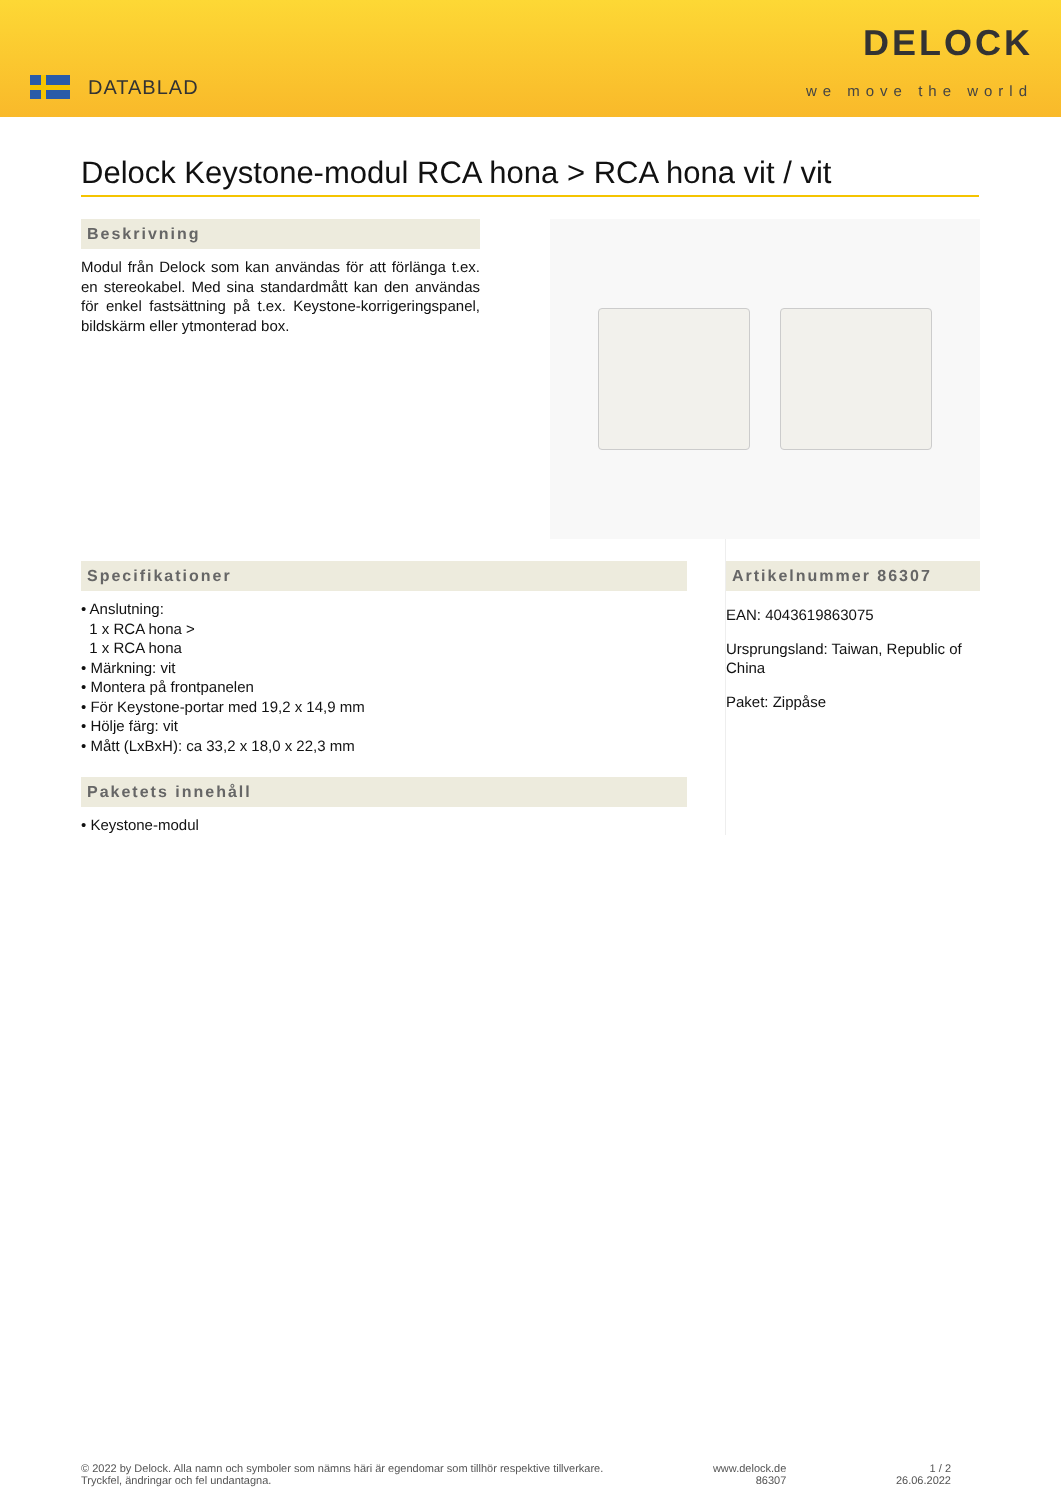DATABLAD
DELOCK
we move the world
Delock Keystone-modul RCA hona > RCA hona vit / vit
Beskrivning
Modul från Delock som kan användas för att förlänga t.ex. en stereokabel. Med sina standardmått kan den användas för enkel fastsättning på t.ex. Keystone-korrigeringspanel, bildskärm eller ytmonterad box.
Specifikationer
• Anslutning:
1 x RCA hona >
1 x RCA hona
• Märkning: vit
• Montera på frontpanelen
• För Keystone-portar med 19,2 x 14,9 mm
• Hölje färg: vit
• Mått (LxBxH): ca 33,2 x 18,0 x 22,3 mm
Paketets innehåll
• Keystone-modul
Artikelnummer 86307
EAN: 4043619863075
Ursprungsland: Taiwan, Republic of China
Paket: Zippåse
© 2022 by Delock. Alla namn och symboler som nämns häri är egendomar som tillhör respektive tillverkare.
Tryckfel, ändringar och fel undantagna.
www.delock.de
86307
1 / 2
26.06.2022